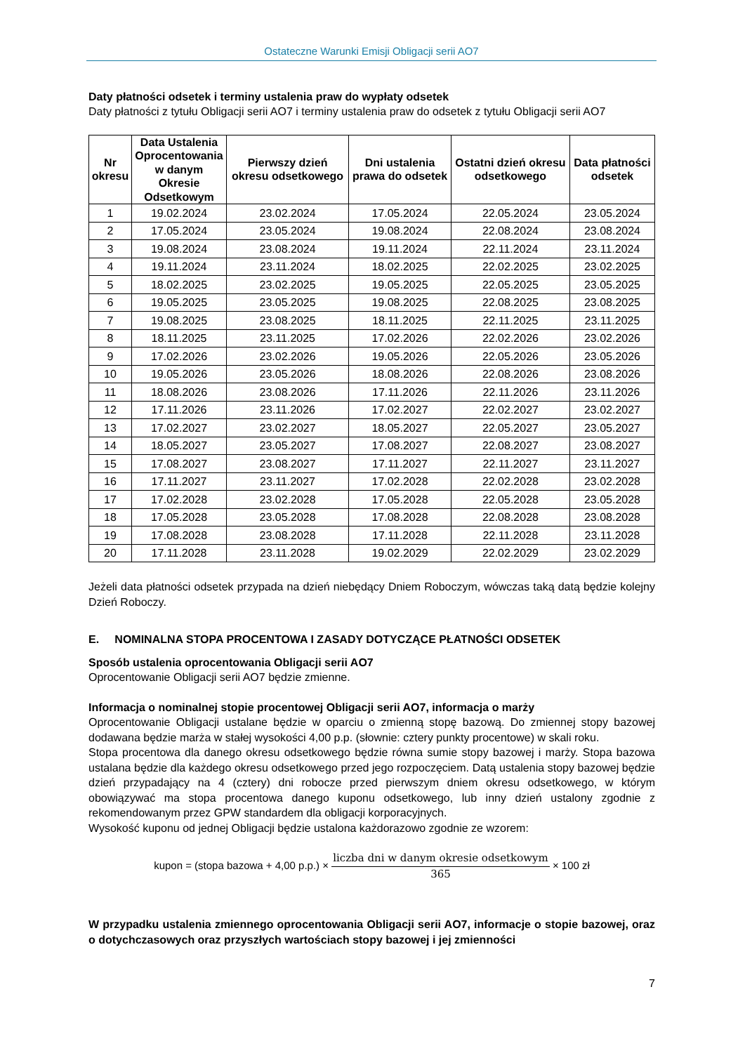Ostateczne Warunki Emisji Obligacji serii AO7
Daty płatności odsetek i terminy ustalenia praw do wypłaty odsetek
Daty płatności z tytułu Obligacji serii AO7 i terminy ustalenia praw do odsetek z tytułu Obligacji serii AO7
| Nr okresu | Data Ustalenia Oprocentowania w danym Okresie Odsetkowym | Pierwszy dzień okresu odsetkowego | Dni ustalenia prawa do odsetek | Ostatni dzień okresu odsetkowego | Data płatności odsetek |
| --- | --- | --- | --- | --- | --- |
| 1 | 19.02.2024 | 23.02.2024 | 17.05.2024 | 22.05.2024 | 23.05.2024 |
| 2 | 17.05.2024 | 23.05.2024 | 19.08.2024 | 22.08.2024 | 23.08.2024 |
| 3 | 19.08.2024 | 23.08.2024 | 19.11.2024 | 22.11.2024 | 23.11.2024 |
| 4 | 19.11.2024 | 23.11.2024 | 18.02.2025 | 22.02.2025 | 23.02.2025 |
| 5 | 18.02.2025 | 23.02.2025 | 19.05.2025 | 22.05.2025 | 23.05.2025 |
| 6 | 19.05.2025 | 23.05.2025 | 19.08.2025 | 22.08.2025 | 23.08.2025 |
| 7 | 19.08.2025 | 23.08.2025 | 18.11.2025 | 22.11.2025 | 23.11.2025 |
| 8 | 18.11.2025 | 23.11.2025 | 17.02.2026 | 22.02.2026 | 23.02.2026 |
| 9 | 17.02.2026 | 23.02.2026 | 19.05.2026 | 22.05.2026 | 23.05.2026 |
| 10 | 19.05.2026 | 23.05.2026 | 18.08.2026 | 22.08.2026 | 23.08.2026 |
| 11 | 18.08.2026 | 23.08.2026 | 17.11.2026 | 22.11.2026 | 23.11.2026 |
| 12 | 17.11.2026 | 23.11.2026 | 17.02.2027 | 22.02.2027 | 23.02.2027 |
| 13 | 17.02.2027 | 23.02.2027 | 18.05.2027 | 22.05.2027 | 23.05.2027 |
| 14 | 18.05.2027 | 23.05.2027 | 17.08.2027 | 22.08.2027 | 23.08.2027 |
| 15 | 17.08.2027 | 23.08.2027 | 17.11.2027 | 22.11.2027 | 23.11.2027 |
| 16 | 17.11.2027 | 23.11.2027 | 17.02.2028 | 22.02.2028 | 23.02.2028 |
| 17 | 17.02.2028 | 23.02.2028 | 17.05.2028 | 22.05.2028 | 23.05.2028 |
| 18 | 17.05.2028 | 23.05.2028 | 17.08.2028 | 22.08.2028 | 23.08.2028 |
| 19 | 17.08.2028 | 23.08.2028 | 17.11.2028 | 22.11.2028 | 23.11.2028 |
| 20 | 17.11.2028 | 23.11.2028 | 19.02.2029 | 22.02.2029 | 23.02.2029 |
Jeżeli data płatności odsetek przypada na dzień niebędący Dniem Roboczym, wówczas taką datą będzie kolejny Dzień Roboczy.
E. NOMINALNA STOPA PROCENTOWA I ZASADY DOTYCZĄCE PŁATNOŚCI ODSETEK
Sposób ustalenia oprocentowania Obligacji serii AO7
Oprocentowanie Obligacji serii AO7 będzie zmienne.
Informacja o nominalnej stopie procentowej Obligacji serii AO7, informacja o marży
Oprocentowanie Obligacji ustalane będzie w oparciu o zmienną stopę bazową. Do zmiennej stopy bazowej dodawana będzie marża w stałej wysokości 4,00 p.p. (słownie: cztery punkty procentowe) w skali roku.
Stopa procentowa dla danego okresu odsetkowego będzie równa sumie stopy bazowej i marży. Stopa bazowa ustalana będzie dla każdego okresu odsetkowego przed jego rozpoczęciem. Datą ustalenia stopy bazowej będzie dzień przypadający na 4 (cztery) dni robocze przed pierwszym dniem okresu odsetkowego, w którym obowiązywać ma stopa procentowa danego kuponu odsetkowego, lub inny dzień ustalony zgodnie z rekomendowanym przez GPW standardem dla obligacji korporacyjnych.
Wysokość kuponu od jednej Obligacji będzie ustalona każdorazowo zgodnie ze wzorem:
kupon = (stopa bazowa + 4,00 p.p.) × liczba dni w danym okresie odsetkowym 365 × 100 zł
W przypadku ustalenia zmiennego oprocentowania Obligacji serii AO7, informacje o stopie bazowej, oraz o dotychczasowych oraz przyszłych wartościach stopy bazowej i jej zmienności
7